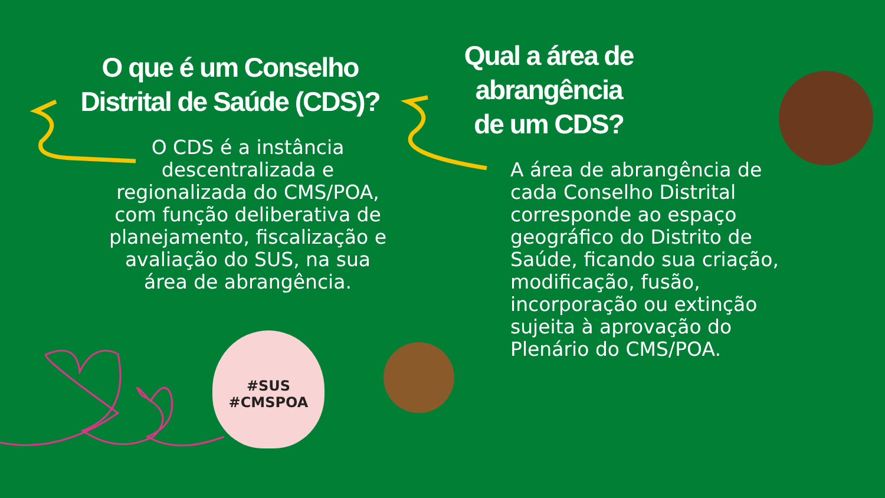O que é um Conselho Distrital de Saúde (CDS)?
O CDS é a instância descentralizada e regionalizada do CMS/POA, com função deliberativa de planejamento, fiscalização e avaliação do SUS, na sua área de abrangência.
Qual a área de abrangência de um CDS?
A área de abrangência de cada Conselho Distrital corresponde ao espaço geográfico do Distrito de Saúde, ficando sua criação, modificação, fusão, incorporação ou extinção sujeita à aprovação do Plenário do CMS/POA.
#SUS
#CMSPOA